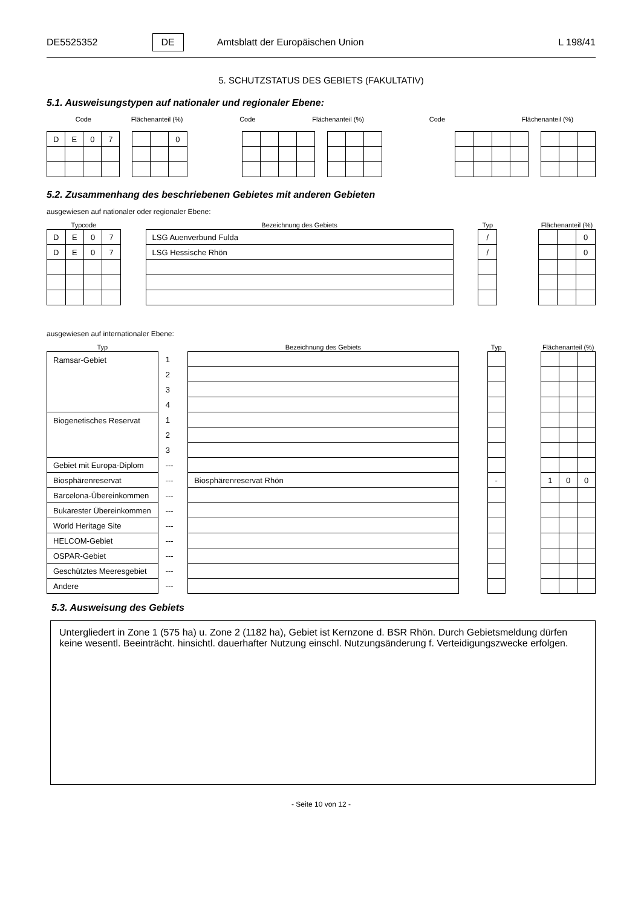DE5525352 DE Amtsblatt der Europäischen Union L 198/41
5. SCHUTZSTATUS DES GEBIETS (FAKULTATIV)
5.1. Ausweisungstypen auf nationaler und regionaler Ebene:
Code Flächenanteil (%) Code Flächenanteil (%) Code Flächenanteil (%)
| D | E | 0 | 7 |
| | | 0 |
5.2. Zusammenhang des beschriebenen Gebietes mit anderen Gebieten
ausgewiesen auf nationaler oder regionaler Ebene:
| Typcode | | | | | Bezeichnung des Gebiets | | Typ | | Flächenanteil (%) | | |
| --- | --- | --- | --- | --- | --- | --- | --- | --- | --- | --- | --- |
| D | E | 0 | 7 | | LSG Auenverbund Fulda | | / | | | | 0 |
| D | E | 0 | 7 | | LSG Hessische Rhön | | / | | | | 0 |
ausgewiesen auf internationaler Ebene:
| Typ | | Bezeichnung des Gebiets | | Typ | | Flächenanteil (%) | | |
| --- | --- | --- | --- | --- | --- | --- | --- | --- |
| Ramsar-Gebiet | 1 | | | | | | | |
| | 2 | | | | | | | |
| | 3 | | | | | | | |
| | 4 | | | | | | | |
| Biogenetisches Reservat | 1 | | | | | | | |
| | 2 | | | | | | | |
| | 3 | | | | | | | |
| Gebiet mit Europa-Diplom | --- | | | | | | | |
| Biosphärenreservat | --- | Biosphärenreservat Rhön | | - | | 1 | 0 | 0 |
| Barcelona-Übereinkommen | --- | | | | | | | |
| Bukarester Übereinkommen | --- | | | | | | | |
| World Heritage Site | --- | | | | | | | |
| HELCOM-Gebiet | --- | | | | | | | |
| OSPAR-Gebiet | --- | | | | | | | |
| Geschütztes Meeresgebiet | --- | | | | | | | |
| Andere | --- | | | | | | | |
5.3. Ausweisung des Gebiets
Untergliedert in Zone 1 (575 ha) u. Zone 2 (1182 ha), Gebiet ist Kernzone d. BSR Rhön. Durch Gebietsmeldung dürfen keine wesentl. Beeinträcht. hinsichtl. dauerhafter Nutzung einschl. Nutzungsänderung f. Verteidigungszwecke erfolgen.
- Seite 10 von 12 -